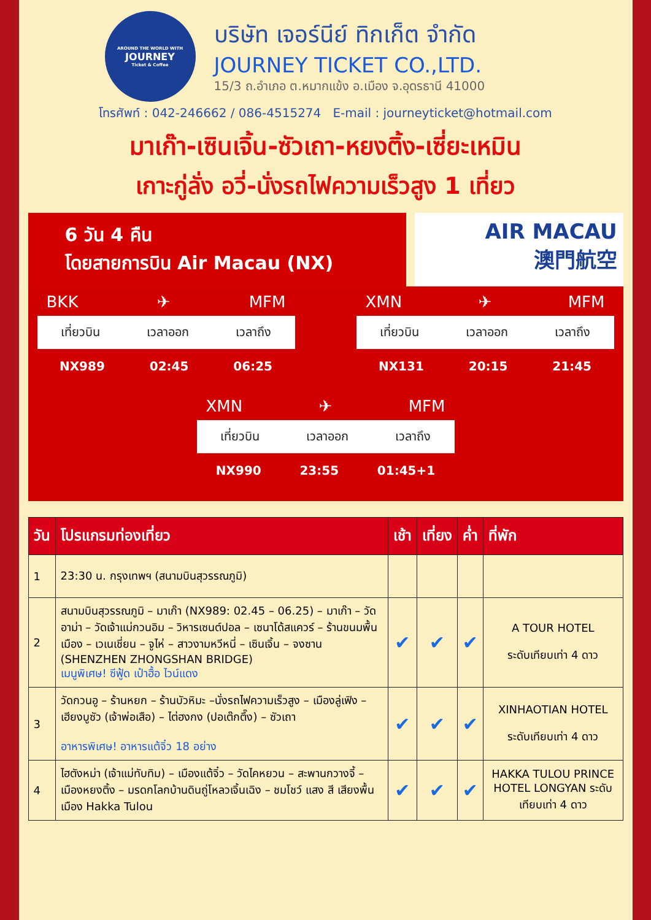AROUND THE WORLD WITH
JOURNEY
Ticket & Coffee
บริษัท เจอร์นีย์ ทิกเก็ต จำกัด
JOURNEY TICKET CO.,LTD.
15/3 ถ.อำเภอ ต.หมากแข้ง อ.เมือง จ.อุดรธานี 41000
โทรศัพท์ : 042-246662 / 086-4515274 E-mail : journeyticket@hotmail.com
มาเก๊า-เซินเจิ้น-ซัวเถา-หยงติ้ง-เซี่ยะเหมิน
เกาะกู่ลั่ง อวี่-นั่งรถไฟความเร็วสูง 1 เที่ยว
6 วัน 4 คืน
โดยสายการบิน Air Macau (NX)
AIR MACAU
澳門航空
BKK ✈ MFM
เที่ยวบิน เวลาออก เวลาถึง
NX989 02:45 06:25
XMN ✈ MFM
เที่ยวบิน เวลาออก เวลาถึง
NX131 20:15 21:45
XMN ✈ MFM
เที่ยวบิน เวลาออก เวลาถึง
NX990 23:55 01:45+1
| วัน | โปรแกรมท่องเที่ยว | เช้า | เที่ยง | ค่ำ | ที่พัก |
| --- | --- | --- | --- | --- | --- |
| 1 | 23:30 น. กรุงเทพฯ (สนามบินสุวรรณภูมิ) | | | | |
| 2 | สนามบินสุวรรณภูมิ – มาเก๊า (NX989: 02.45 – 06.25) – มาเก๊า – วัดอาม่า – วัดเจ้าแม่กวนอิม – วิหารเซนต์ปอล – เซนาโด้สแควร์ – ร้านขนมพื้นเมือง – เวเนเชี่ยน – จูไห่ – สาวงามหวีหนี่ – เซินเจิ้น – จงซาน (SHENZHEN ZHONGSHAN BRIDGE) เมนูพิเศษ! ซีฟู้ด เป๋าฮื้อ ไวน์แดง | ✔ | ✔ | ✔ | A TOUR HOTEL ระดับเทียบเท่า 4 ดาว |
| 3 | วัดกวนอู – ร้านหยก – ร้านบัวหิมะ –นั่งรถไฟความเร็วสูง – เมืองลู่เฟิง – เฮียงบูซัว (เจ้าพ่อเสือ) – ไต่ฮงกง (ปอเต๊กตึ๊ง) – ซัวเถา อาหารพิเศษ! อาหารแต้จิ๋ว 18 อย่าง | ✔ | ✔ | ✔ | XINHAOTIAN HOTEL ระดับเทียบเท่า 4 ดาว |
| 4 | ไฮตังหม่า (เจ้าแม่ทับทิม) – เมืองแต้จิ๋ว – วัดไคหยวน – สะพานกวางจี้ – เมืองหยงติ้ง – มรดกโลกบ้านดินถู่โหลวเจิ้นเฉิง – ชมโชว์ แสง สี เสียงพื้นเมือง Hakka Tulou | ✔ | ✔ | ✔ | HAKKA TULOU PRINCE HOTEL LONGYAN ระดับเทียบเท่า 4 ดาว |